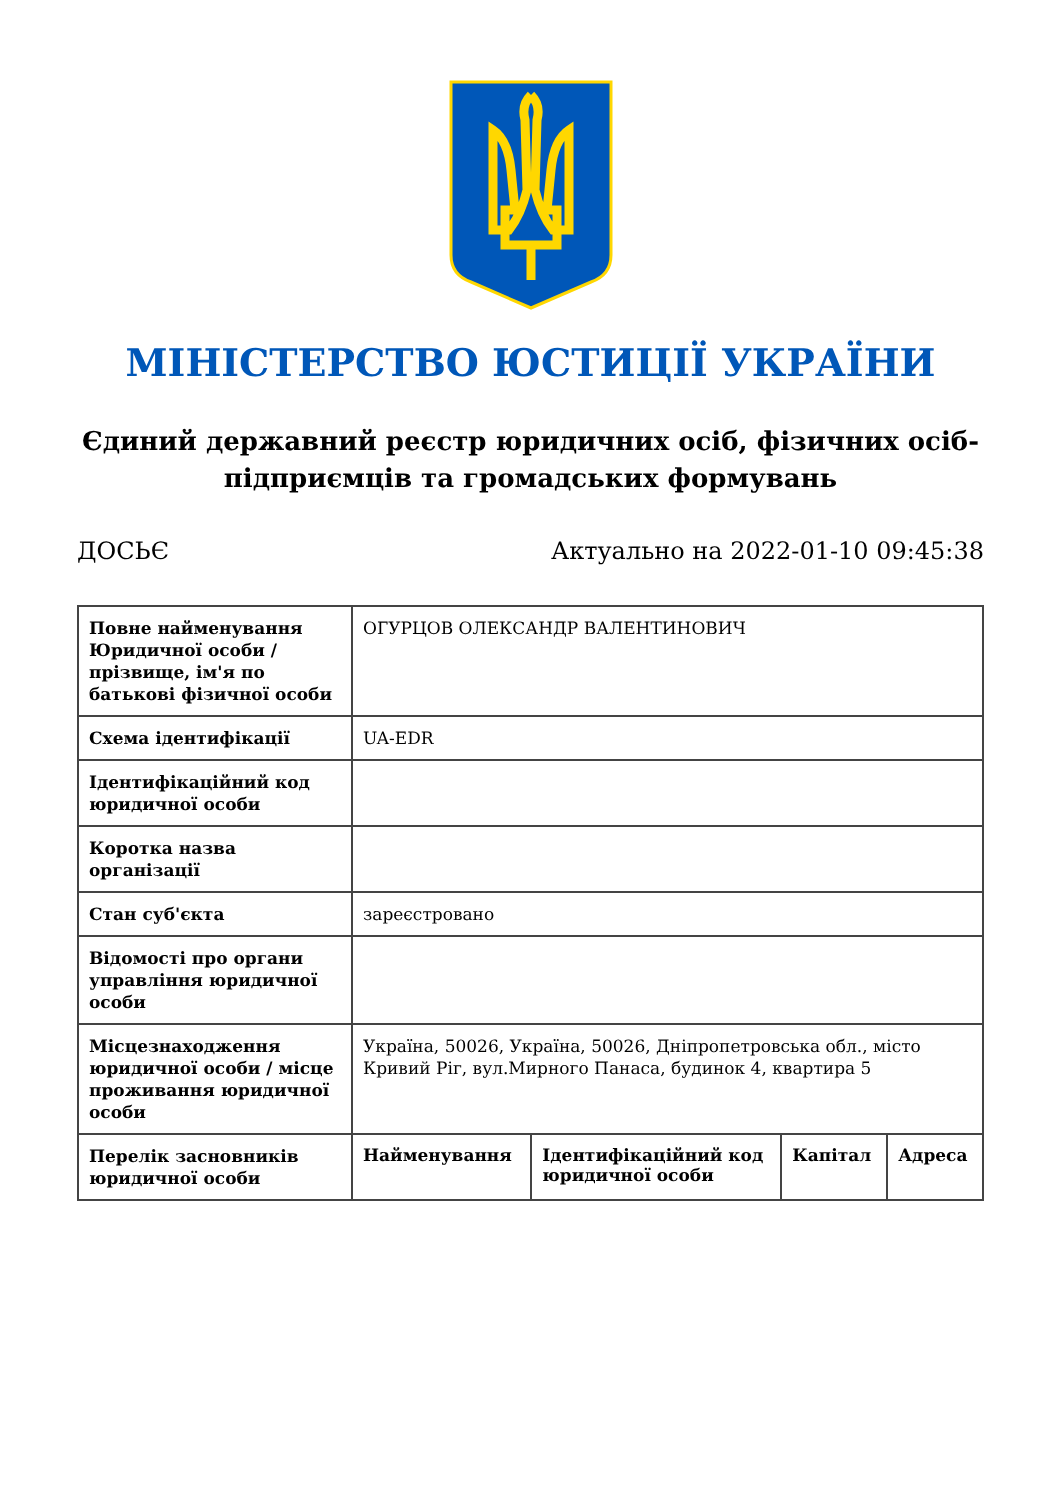МІНІСТЕРСТВО ЮСТИЦІЇ УКРАЇНИ
Єдиний державний реєстр юридичних осіб, фізичних осіб-підприємців та громадських формувань
ДОСЬЄ Актуально на 2022-01-10 09:45:38
| Повне найменування Юридичної особи / прізвище, ім'я по батькові фізичної особи | ОГУРЦОВ ОЛЕКСАНДР ВАЛЕНТИНОВИЧ | | | |
| Схема ідентифікації | UA-EDR | | | |
| Ідентифікаційний код юридичної особи | | | | |
| Коротка назва організації | | | | |
| Стан суб'єкта | зареєстровано | | | |
| Відомості про органи управління юридичної особи | | | | |
| Місцезнаходження юридичної особи / місце проживання юридичної особи | Україна, 50026, Україна, 50026, Дніпропетровська обл., місто Кривий Ріг, вул.Мирного Панаса, будинок 4, квартира 5 | | | |
| Перелік засновників юридичної особи | Найменування | Ідентифікаційний код юридичної особи | Капітал | Адреса |